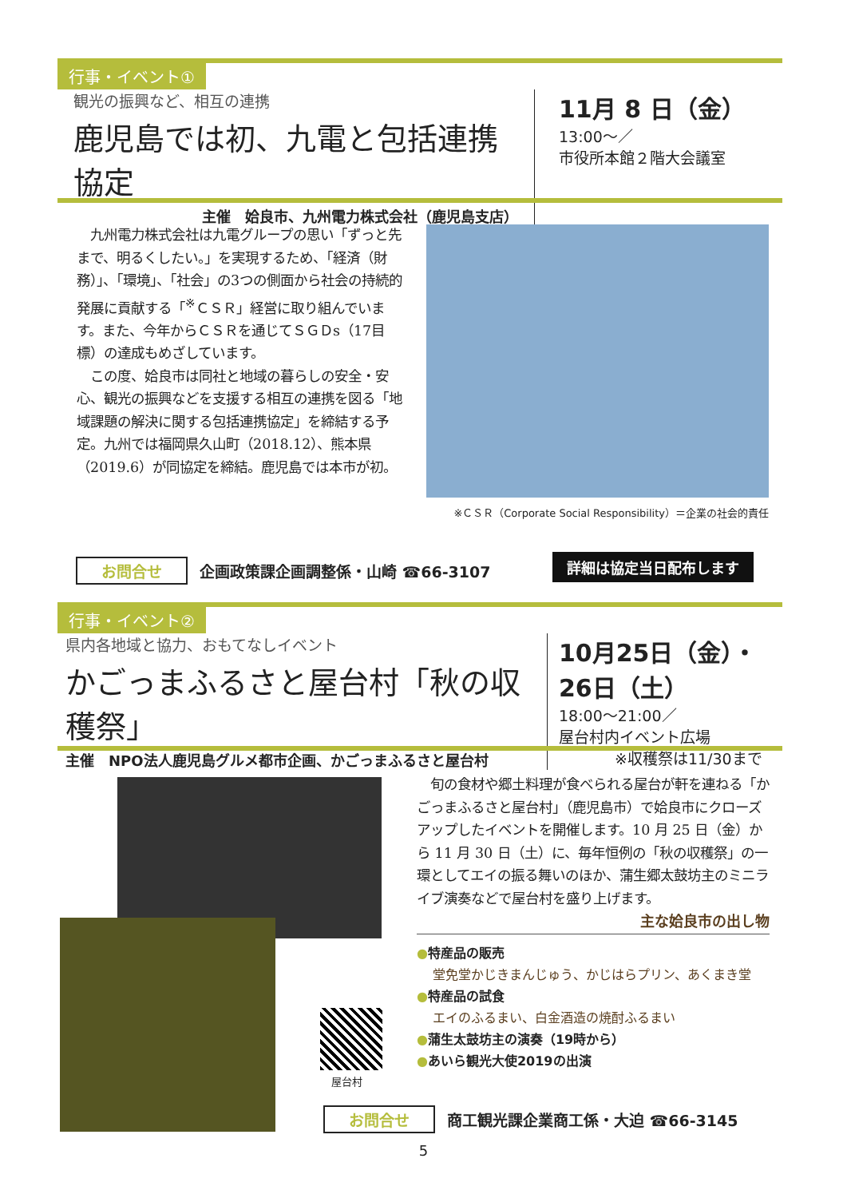行事・イベント①
観光の振興など、相互の連携
鹿児島では初、九電と包括連携協定
主催　姶良市、九州電力株式会社（鹿児島支店）
11月 8 日（金）
13:00～／
市役所本館２階大会議室
　九州電力株式会社は九電グループの思い「ずっと先まで、明るくしたい。」を実現するため、「経済（財務）」、「環境」、「社会」の3つの側面から社会の持続的発展に貢献する「<sup>※</sup>ＣＳＲ」経営に取り組んでいます。また、今年からＣＳＲを通じてＳＧＤs（17目標）の達成もめざしています。
　この度、姶良市は同社と地域の暮らしの安全・安心、観光の振興などを支援する相互の連携を図る「地域課題の解決に関する包括連携協定」を締結する予定。九州では福岡県久山町（2018.12）、熊本県（2019.6）が同協定を締結。鹿児島では本市が初。
※ＣＳＲ（Corporate Social Responsibility）＝企業の社会的責任
お問合せ 企画政策課企画調整係・山崎 ☎66-3107
詳細は協定当日配布します
行事・イベント②
県内各地域と協力、おもてなしイベント
かごっまふるさと屋台村「秋の収穫祭」
主催　NPO法人鹿児島グルメ都市企画、かごっまふるさと屋台村
10月25日（金）・26日（土）
18:00～21:00／
屋台村内イベント広場
※収穫祭は11/30まで
屋台村
　旬の食材や郷土料理が食べられる屋台が軒を連ねる「かごっまふるさと屋台村」（鹿児島市）で姶良市にクローズアップしたイベントを開催します。10 月 25 日（金）から 11 月 30 日（土）に、毎年恒例の「秋の収穫祭」の一環としてエイの振る舞いのほか、蒲生郷太鼓坊主のミニライブ演奏などで屋台村を盛り上げます。
主な姶良市の出し物
●特産品の販売
堂免堂かじきまんじゅう、かじはらプリン、あくまき堂
●特産品の試食
エイのふるまい、白金酒造の焼酎ふるまい
●蒲生太鼓坊主の演奏（19時から）
●あいら観光大使2019の出演
お問合せ 商工観光課企業商工係・大迫 ☎66-3145
5